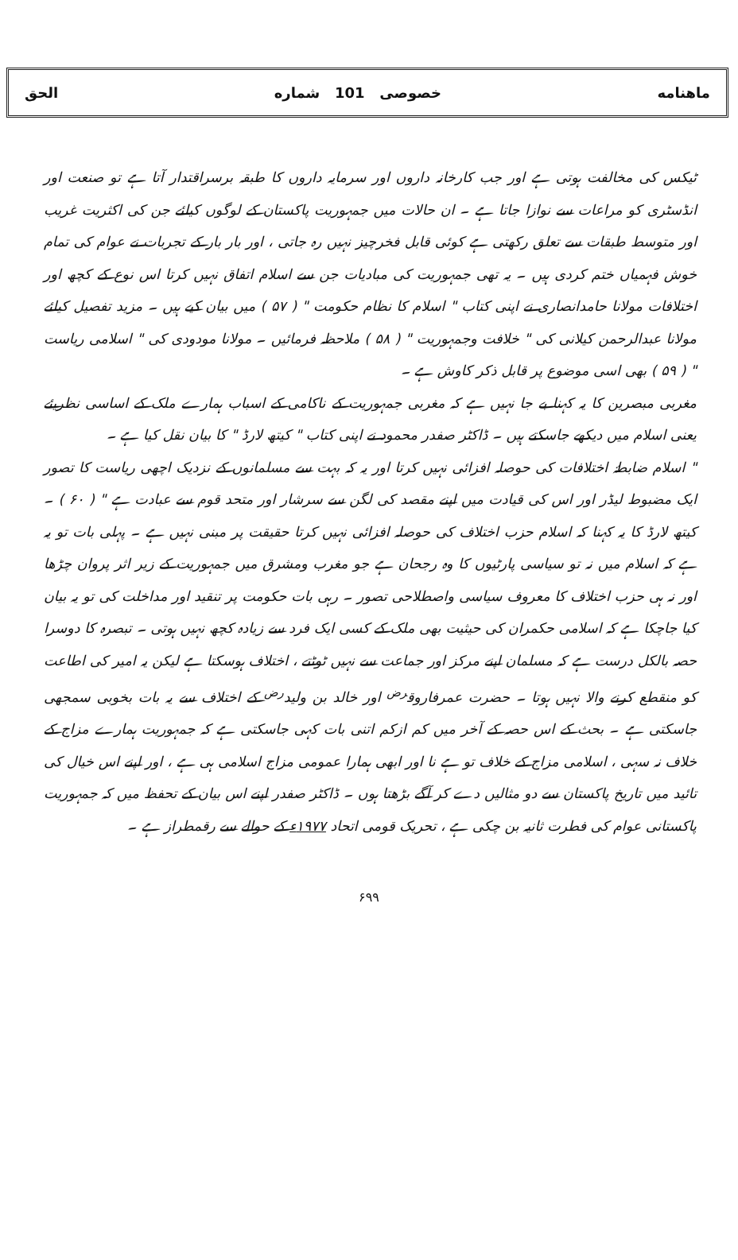ماهنامه خصوصی 101 شماره الحق
ٹیکس کی مخالفت ہوتی ہے اور جب کارخانہ داروں اور سرمایہ داروں کا طبقہ برسراقتدار آتا ہے تو صنعت اور انڈسٹری کو مراعات سے نوازا جاتا ہے ۔ ان حالات میں جمہوریت پاکستان کے لوگوں کیلئے جن کی اکثریت غریب اور متوسط طبقات سے تعلق رکھتی ہے کوئی قابل فخرچیز نہیں رہ جاتی ، اور بار بار کے تجربات نے عوام کی تمام خوش فہمیاں ختم کردی ہیں ۔ یہ تھی جمہوریت کی مبادیات جن سے اسلام اتفاق نہیں کرتا اس نوع کے کچھ اور اختلافات مولانا حامدانصاری نے اپنی کتاب " اسلام کا نظام حکومت " ( ۵۷ ) میں بیان کیے ہیں ۔ مزید تفصیل کیلئے مولانا عبدالرحمن کیلانی کی " خلافت وجمہوریت " ( ۵۸ ) ملاحظہ فرمائیں ۔ مولانا مودودی کی " اسلامی ریاست " ( ۵۹ ) بھی اسی موضوع پر قابل ذکر کاوش ہے ۔
مغربی مبصرین کا یہ کہنا بے جا نہیں ہے کہ مغربی جمہوریت کے ناکامی کے اسباب ہمارے ملک کے اساسی نظریئے یعنی اسلام میں دیکھے جاسکتے ہیں ۔ ڈاکٹر صفدر محمود نے اپنی کتاب " کیتھ لارڈ " کا بیان نقل کیا ہے ۔
" اسلام ضابطۂ اختلافات کی حوصلہ افزائی نہیں کرتا اور یہ کہ بہت سے مسلمانوں کے نزدیک اچھی ریاست کا تصور ایک مضبوط لیڈر اور اس کی قیادت میں اپنے مقصد کی لگن سے سرشار اور متحد قوم سے عبادت ہے " ( ۶۰ ) ۔ کیتھ لارڈ کا یہ کہنا کہ اسلام حزب اختلاف کی حوصلہ افزائی نہیں کرتا حقیقت پر مبنی نہیں ہے ۔ پہلی بات تو یہ ہے کہ اسلام میں نہ تو سیاسی پارٹیوں کا وہ رجحان ہے جو مغرب ومشرق میں جمہوریت کے زیر اثر پروان چڑھا اور نہ ہی حزب اختلاف کا معروف سیاسی واصطلاحی تصور ۔ رہی بات حکومت پر تنقید اور مداخلت کی تو یہ بیان کیا جاچکا ہے کہ اسلامی حکمران کی حیثیت بھی ملک کے کسی ایک فرد سے زیادہ کچھ نہیں ہوتی ۔ تبصرہ کا دوسرا حصہ بالکل درست ہے کہ مسلمان اپنے مرکز اور جماعت سے نہیں ٹوٹتے ، اختلاف ہوسکتا ہے لیکن یہ امیر کی اطاعت کو منقطع کرنے والا نہیں ہوتا ۔ حضرت عمرفاروق<sup>رض</sup> اور خالد بن ولید<sup>رض</sup> کے اختلاف سے یہ بات بخوبی سمجھی جاسکتی ہے ۔ بحث کے اس حصہ کے آخر میں کم ازکم اتنی بات کہی جاسکتی ہے کہ جمہوریت ہمارے مزاج کے خلاف نہ سہی ، اسلامی مزاج کے خلاف تو ہے نا اور ابھی ہمارا عمومی مزاج اسلامی ہی ہے ، اور اپنے اس خیال کی تائید میں تاریخ پاکستان سے دو مثالیں دے کر آگے بڑھتا ہوں ۔ ڈاکٹر صفدر اپنے اس بیان کے تحفظ میں کہ جمہوریت پاکستانی عوام کی فطرت ثانیہ بن چکی ہے ، تحریک قومی اتحاد ۱۹۷۷ء کے حوالے سے رقمطراز ہے ۔
۶۹۹